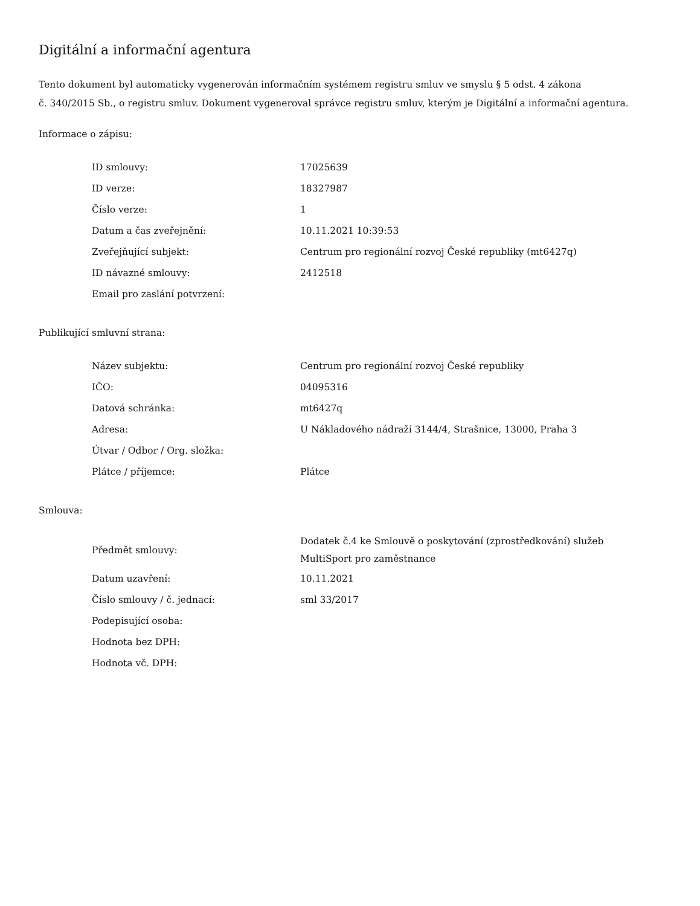Digitální a informační agentura
Tento dokument byl automaticky vygenerován informačním systémem registru smluv ve smyslu § 5 odst. 4 zákona
č. 340/2015 Sb., o registru smluv. Dokument vygeneroval správce registru smluv, kterým je Digitální a informační agentura.
Informace o zápisu:
| ID smlouvy: | 17025639 |
| ID verze: | 18327987 |
| Číslo verze: | 1 |
| Datum a čas zveřejnění: | 10.11.2021 10:39:53 |
| Zveřejňující subjekt: | Centrum pro regionální rozvoj České republiky (mt6427q) |
| ID návazné smlouvy: | 2412518 |
| Email pro zaslání potvrzení: | |
Publikující smluvní strana:
| Název subjektu: | Centrum pro regionální rozvoj České republiky |
| IČO: | 04095316 |
| Datová schránka: | mt6427q |
| Adresa: | U Nákladového nádraží 3144/4, Strašnice, 13000, Praha 3 |
| Útvar / Odbor / Org. složka: | |
| Plátce / příjemce: | Plátce |
Smlouva:
| Předmět smlouvy: | Dodatek č.4 ke Smlouvě o poskytování (zprostředkování) služeb MultiSport pro zaměstnance |
| Datum uzavření: | 10.11.2021 |
| Číslo smlouvy / č. jednací: | sml 33/2017 |
| Podepisující osoba: | |
| Hodnota bez DPH: | |
| Hodnota vč. DPH: | |